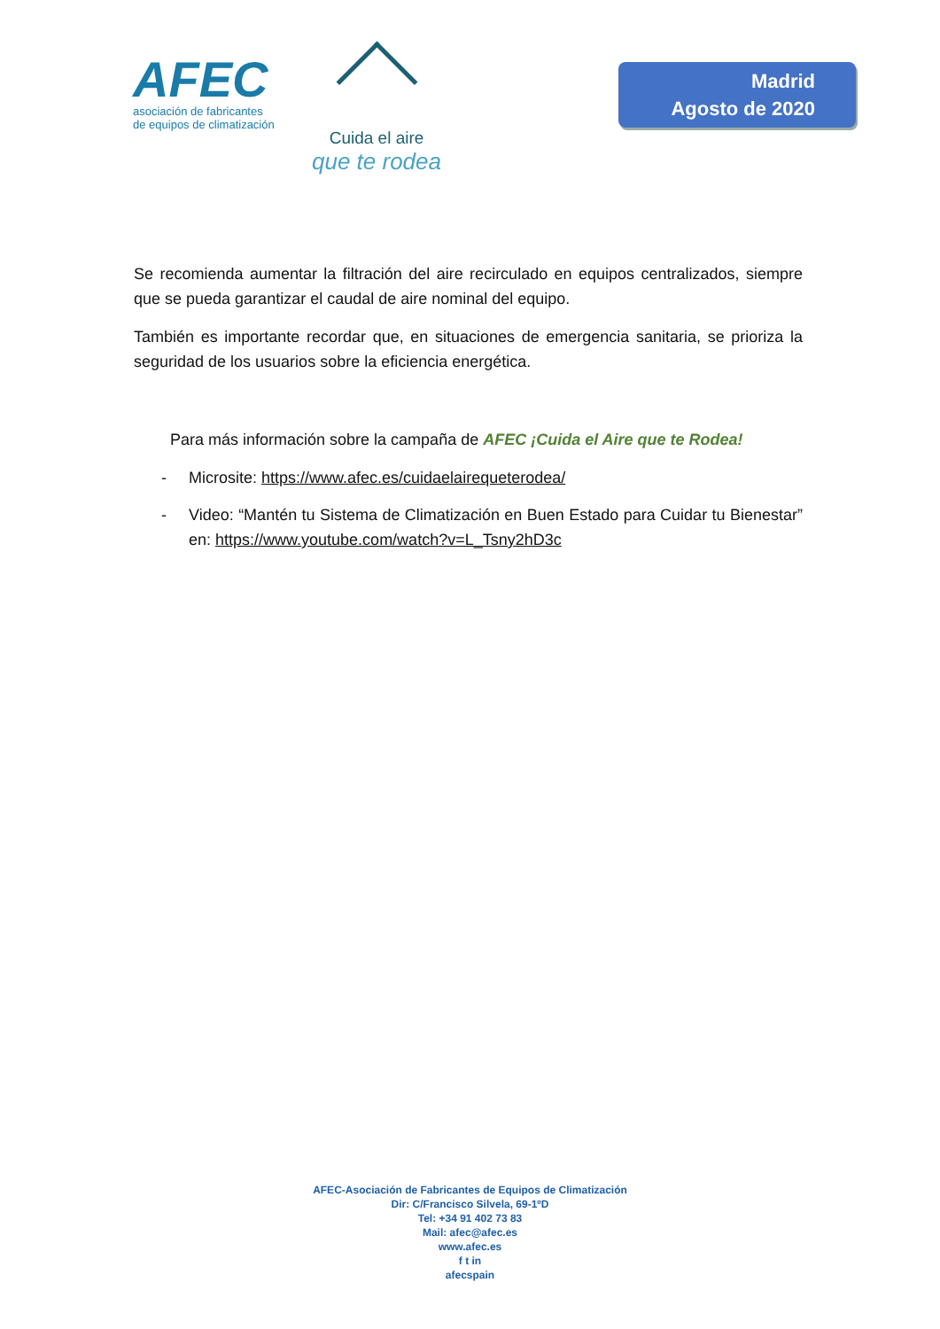AFEC
asociación de fabricantes
de equipos de climatización
Cuida el aire
que te rodea
Madrid
Agosto de 2020
Se recomienda aumentar la filtración del aire recirculado en equipos centralizados, siempre que se pueda garantizar el caudal de aire nominal del equipo.
También es importante recordar que, en situaciones de emergencia sanitaria, se prioriza la seguridad de los usuarios sobre la eficiencia energética.
Para más información sobre la campaña de AFEC ¡Cuida el Aire que te Rodea!
- Microsite: https://www.afec.es/cuidaelairequeterodea/
- Video: “Mantén tu Sistema de Climatización en Buen Estado para Cuidar tu Bienestar” en: https://www.youtube.com/watch?v=L_Tsny2hD3c
AFEC-Asociación de Fabricantes de Equipos de Climatización
Dir: C/Francisco Silvela, 69-1ºD
Tel: +34 91 402 73 83
Mail: afec@afec.es
www.afec.es
f t in
afecspain